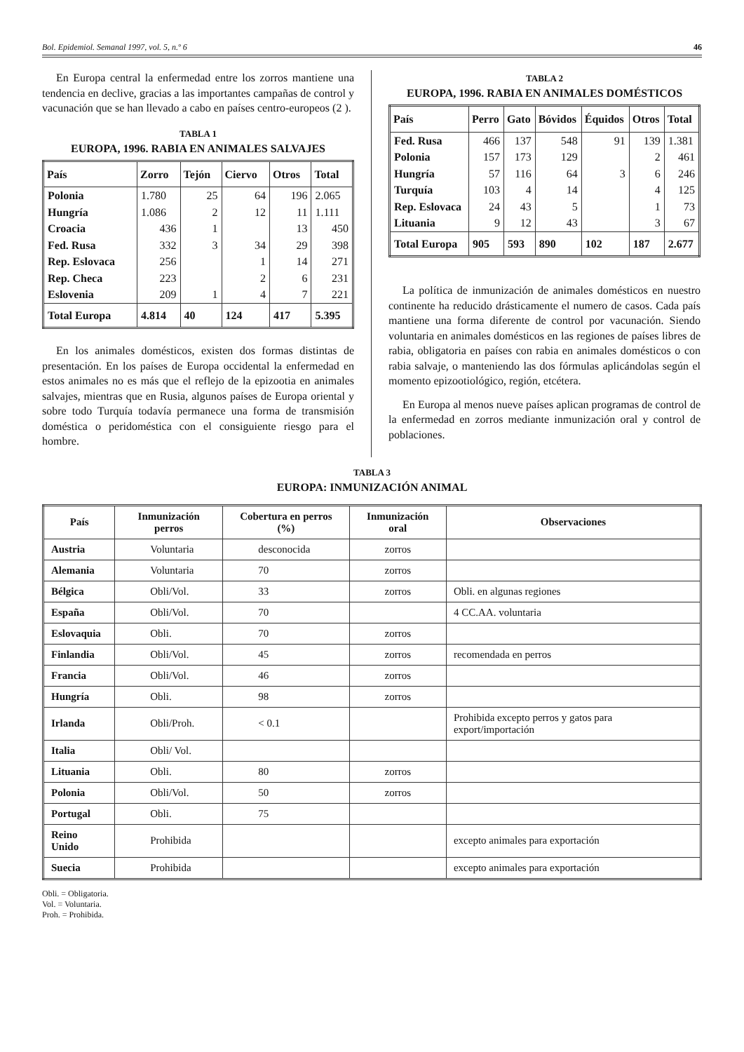Bol. Epidemiol. Semanal 1997, vol. 5, n.º 6 46
En Europa central la enfermedad entre los zorros mantiene una tendencia en declive, gracias a las importantes campañas de control y vacunación que se han llevado a cabo en países centro-europeos (2 ).
TABLA 1
EUROPA, 1996. RABIA EN ANIMALES SALVAJES
| País | Zorro | Tejón | Ciervo | Otros | Total |
| --- | --- | --- | --- | --- | --- |
| Polonia | 1.780 | 25 | 64 | 196 | 2.065 |
| Hungría | 1.086 | 2 | 12 | 11 | 1.111 |
| Croacia | 436 | 1 | | 13 | 450 |
| Fed. Rusa | 332 | 3 | 34 | 29 | 398 |
| Rep. Eslovaca | 256 | | 1 | 14 | 271 |
| Rep. Checa | 223 | | 2 | 6 | 231 |
| Eslovenia | 209 | 1 | 4 | 7 | 221 |
| Total Europa | 4.814 | 40 | 124 | 417 | 5.395 |
En los animales domésticos, existen dos formas distintas de presentación. En los países de Europa occidental la enfermedad en estos animales no es más que el reflejo de la epizootia en animales salvajes, mientras que en Rusia, algunos países de Europa oriental y sobre todo Turquía todavía permanece una forma de transmisión doméstica o peridoméstica con el consiguiente riesgo para el hombre.
TABLA 2
EUROPA, 1996. RABIA EN ANIMALES DOMÉSTICOS
| País | Perro | Gato | Bóvidos | Équidos | Otros | Total |
| --- | --- | --- | --- | --- | --- | --- |
| Fed. Rusa | 466 | 137 | 548 | 91 | 139 | 1.381 |
| Polonia | 157 | 173 | 129 | | 2 | 461 |
| Hungría | 57 | 116 | 64 | 3 | 6 | 246 |
| Turquía | 103 | 4 | 14 | | 4 | 125 |
| Rep. Eslovaca | 24 | 43 | 5 | | 1 | 73 |
| Lituania | 9 | 12 | 43 | | 3 | 67 |
| Total Europa | 905 | 593 | 890 | 102 | 187 | 2.677 |
La política de inmunización de animales domésticos en nuestro continente ha reducido drásticamente el numero de casos. Cada país mantiene una forma diferente de control por vacunación. Siendo voluntaria en animales domésticos en las regiones de países libres de rabia, obligatoria en países con rabia en animales domésticos o con rabia salvaje, o manteniendo las dos fórmulas aplicándolas según el momento epizootiológico, región, etcétera.
En Europa al menos nueve países aplican programas de control de la enfermedad en zorros mediante inmunización oral y control de poblaciones.
TABLA 3
EUROPA: INMUNIZACIÓN ANIMAL
| País | Inmunización perros | Cobertura en perros (%) | Inmunización oral | Observaciones |
| --- | --- | --- | --- | --- |
| Austria | Voluntaria | desconocida | zorros | |
| Alemania | Voluntaria | 70 | zorros | |
| Bélgica | Obli/Vol. | 33 | zorros | Obli. en algunas regiones |
| España | Obli/Vol. | 70 | | 4 CC.AA. voluntaria |
| Eslovaquia | Obli. | 70 | zorros | |
| Finlandia | Obli/Vol. | 45 | zorros | recomendada en perros |
| Francia | Obli/Vol. | 46 | zorros | |
| Hungría | Obli. | 98 | zorros | |
| Irlanda | Obli/Proh. | < 0.1 | | Prohibida excepto perros y gatos para export/importación |
| Italia | Obli/ Vol. | | | |
| Lituania | Obli. | 80 | zorros | |
| Polonia | Obli/Vol. | 50 | zorros | |
| Portugal | Obli. | 75 | | |
| Reino Unido | Prohibida | | | excepto animales para exportación |
| Suecia | Prohibida | | | excepto animales para exportación |
Obli. = Obligatoria.
Vol. = Voluntaria.
Proh. = Prohibida.